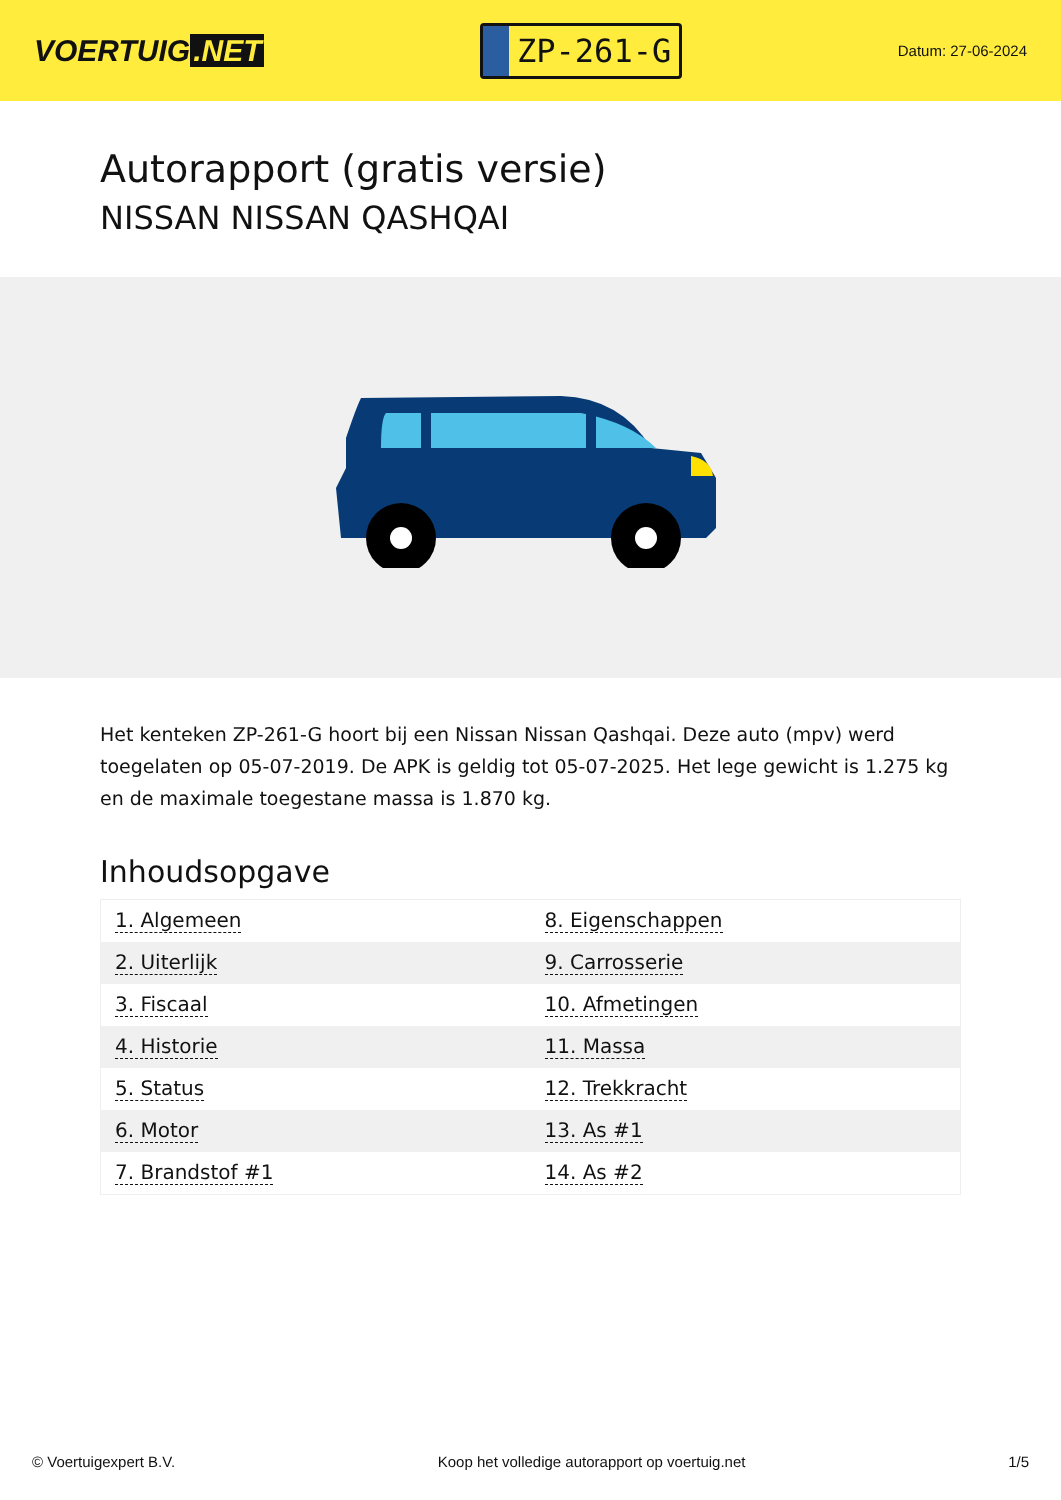VOERTUIG.NET
ZP-261-G
Datum: 27-06-2024
Autorapport (gratis versie)
NISSAN NISSAN QASHQAI
Het kenteken ZP-261-G hoort bij een Nissan Nissan Qashqai. Deze auto (mpv) werd toegelaten op 05-07-2019. De APK is geldig tot 05-07-2025. Het lege gewicht is 1.275 kg en de maximale toegestane massa is 1.870 kg.
Inhoudsopgave
| 1. Algemeen | 8. Eigenschappen |
| 2. Uiterlijk | 9. Carrosserie |
| 3. Fiscaal | 10. Afmetingen |
| 4. Historie | 11. Massa |
| 5. Status | 12. Trekkracht |
| 6. Motor | 13. As #1 |
| 7. Brandstof #1 | 14. As #2 |
© Voertuigexpert B.V. Koop het volledige autorapport op voertuig.net 1/5